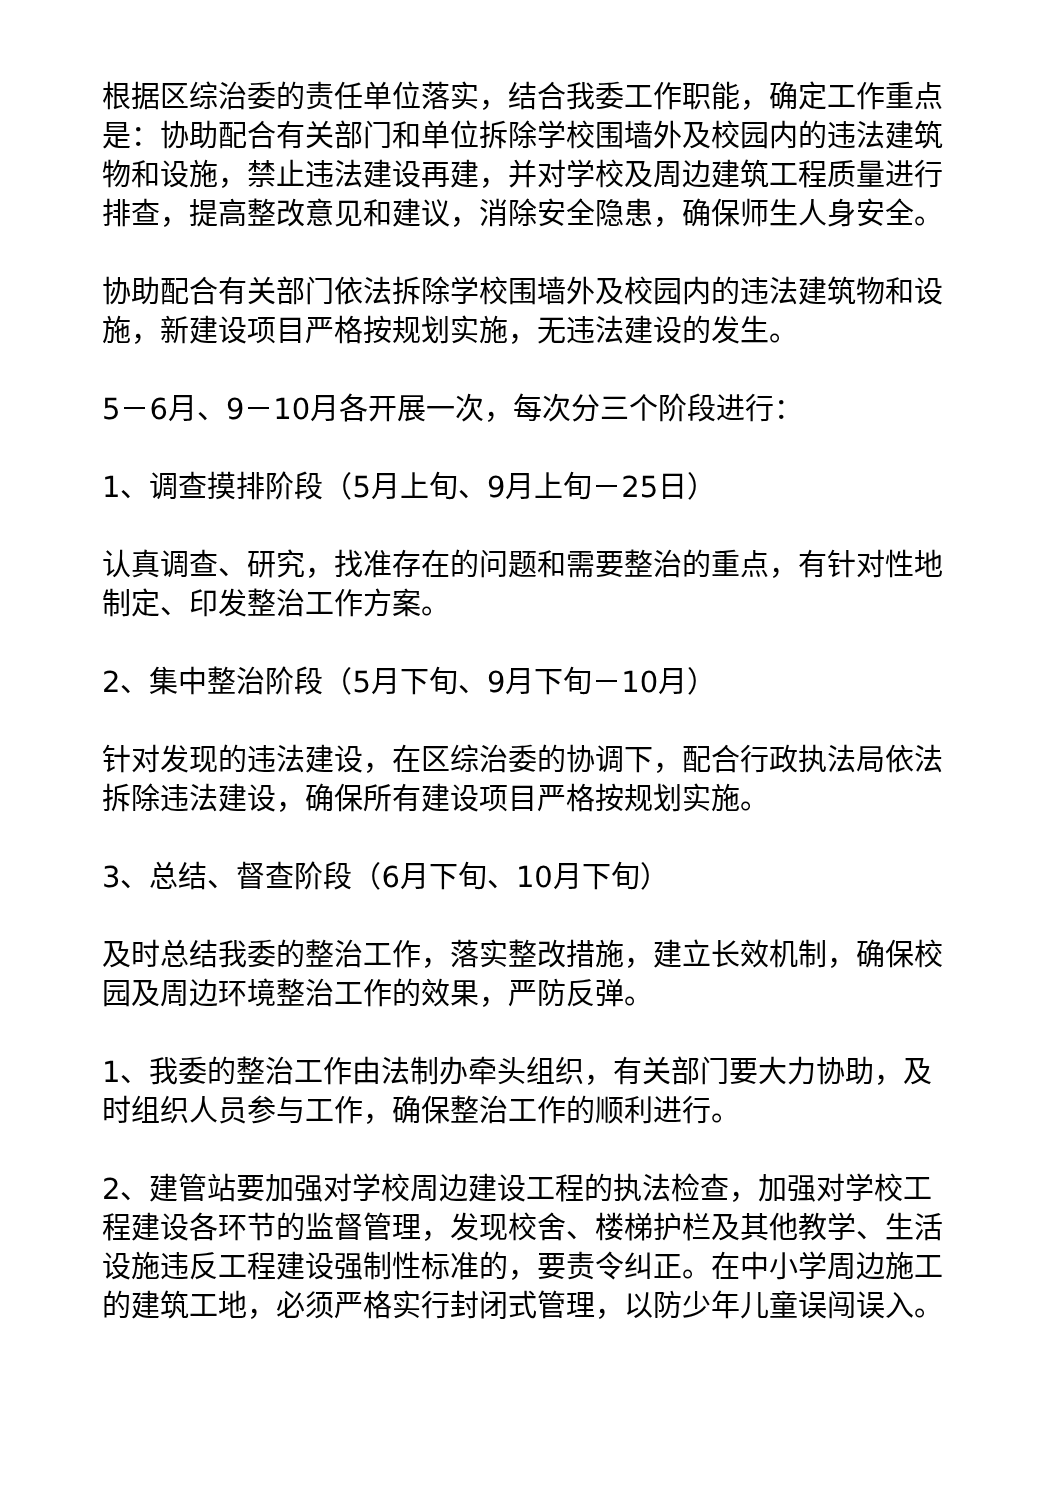根据区综治委的责任单位落实，结合我委工作职能，确定工作重点是：协助配合有关部门和单位拆除学校围墙外及校园内的违法建筑物和设施，禁止违法建设再建，并对学校及周边建筑工程质量进行排查，提高整改意见和建议，消除安全隐患，确保师生人身安全。
协助配合有关部门依法拆除学校围墙外及校园内的违法建筑物和设施，新建设项目严格按规划实施，无违法建设的发生。
5－6月、9－10月各开展一次，每次分三个阶段进行：
1、调查摸排阶段（5月上旬、9月上旬－25日）
认真调查、研究，找准存在的问题和需要整治的重点，有针对性地制定、印发整治工作方案。
2、集中整治阶段（5月下旬、9月下旬－10月）
针对发现的违法建设，在区综治委的协调下，配合行政执法局依法拆除违法建设，确保所有建设项目严格按规划实施。
3、总结、督查阶段（6月下旬、10月下旬）
及时总结我委的整治工作，落实整改措施，建立长效机制，确保校园及周边环境整治工作的效果，严防反弹。
1、我委的整治工作由法制办牵头组织，有关部门要大力协助，及时组织人员参与工作，确保整治工作的顺利进行。
2、建管站要加强对学校周边建设工程的执法检查，加强对学校工程建设各环节的监督管理，发现校舍、楼梯护栏及其他教学、生活设施违反工程建设强制性标准的，要责令纠正。在中小学周边施工的建筑工地，必须严格实行封闭式管理，以防少年儿童误闯误入。